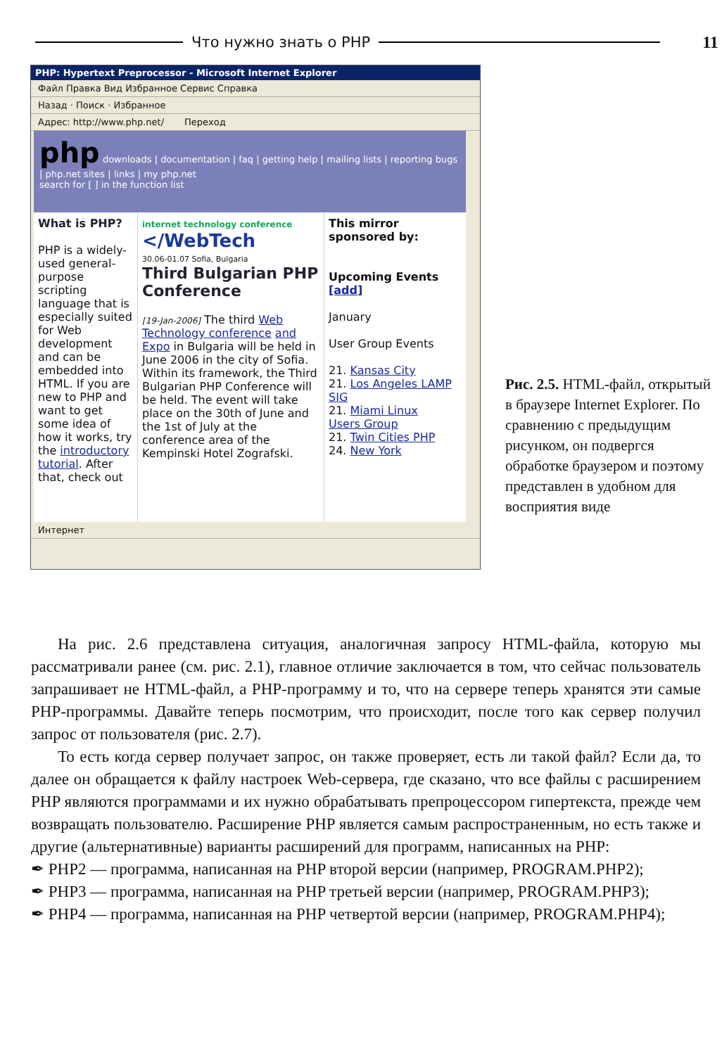Что нужно знать о PHP 11
PHP: Hypertext Preprocessor - Microsoft Internet Explorer
Файл Правка Вид Избранное Сервис Справка
Назад · Поиск · Избранное
Адрес: http://www.php.net/ Переход
php downloads | documentation | faq | getting help | mailing lists | reporting bugs | php.net sites | links | my php.net
search for [ ] in the function list
What is PHP?
PHP is a widely-used general-purpose scripting language that is especially suited for Web development and can be embedded into HTML. If you are new to PHP and want to get some idea of how it works, try the introductory tutorial. After that, check out
internet technology conference
</WebTech
30.06-01.07 Sofia, Bulgaria
Third Bulgarian PHP Conference
[19-Jan-2006] The third Web Technology conference and Expo in Bulgaria will be held in June 2006 in the city of Sofia. Within its framework, the Third Bulgarian PHP Conference will be held. The event will take place on the 30th of June and the 1st of July at the conference area of the Kempinski Hotel Zografski.
This mirror sponsored by:
Upcoming Events [add]
January
User Group Events
21. Kansas City
21. Los Angeles LAMP SIG
21. Miami Linux Users Group
21. Twin Cities PHP
24. New York
Интернет
Рис. 2.5. HTML-файл, открытый в браузере Internet Explorer. По сравнению с предыдущим рисунком, он подвергся обработке браузером и поэтому представлен в удобном для восприятия виде
На рис. 2.6 представлена ситуация, аналогичная запросу HTML-файла, которую мы рассматривали ранее (см. рис. 2.1), главное отличие заключается в том, что сейчас пользователь запрашивает не HTML-файл, а PHP-программу и то, что на сервере теперь хранятся эти самые PHP-программы. Давайте теперь посмотрим, что происходит, после того как сервер получил запрос от пользователя (рис. 2.7).
То есть когда сервер получает запрос, он также проверяет, есть ли такой файл? Если да, то далее он обращается к файлу настроек Web-сервера, где сказано, что все файлы с расширением PHP являются программами и их нужно обрабатывать препроцессором гипертекста, прежде чем возвращать пользователю. Расширение PHP является самым распространенным, но есть также и другие (альтернативные) варианты расширений для программ, написанных на PHP:
✒ PHP2 — программа, написанная на PHP второй версии (например, PROGRAM.PHP2);
✒ PHP3 — программа, написанная на PHP третьей версии (например, PROGRAM.PHP3);
✒ PHP4 — программа, написанная на PHP четвертой версии (например, PROGRAM.PHP4);